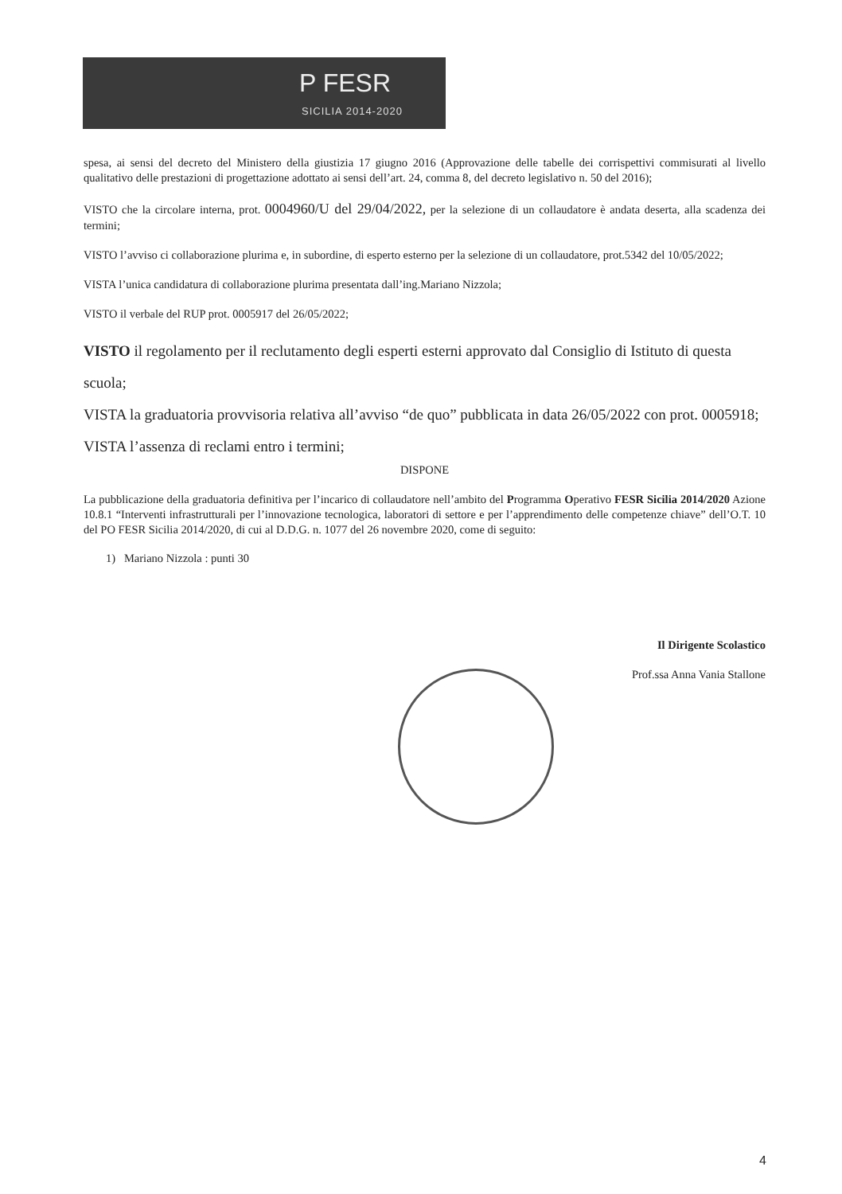P FESR
SICILIA 2014-2020
spesa, ai sensi del decreto del Ministero della giustizia 17 giugno 2016 (Approvazione delle tabelle dei corrispettivi commisurati al livello qualitativo delle prestazioni di progettazione adottato ai sensi dell’art. 24, comma 8, del decreto legislativo n. 50 del 2016);
VISTO che la circolare interna, prot. 0004960/U del 29/04/2022, per la selezione di un collaudatore è andata deserta, alla scadenza dei termini;
VISTO l’avviso ci collaborazione plurima e, in subordine, di esperto esterno per la selezione di un collaudatore, prot.5342 del 10/05/2022;
VISTA l’unica candidatura di collaborazione plurima presentata dall’ing.Mariano Nizzola;
VISTO il verbale del RUP prot. 0005917 del 26/05/2022;
VISTO il regolamento per il reclutamento degli esperti esterni approvato dal Consiglio di Istituto di questa scuola;
VISTA la graduatoria provvisoria relativa all’avviso “de quo” pubblicata in data 26/05/2022 con prot. 0005918;
VISTA l’assenza di reclami entro i termini;
DISPONE
La pubblicazione della graduatoria definitiva per l’incarico di collaudatore nell’ambito del Programma Operativo FESR Sicilia 2014/2020 Azione 10.8.1 “Interventi infrastrutturali per l’innovazione tecnologica, laboratori di settore e per l’apprendimento delle competenze chiave” dell’O.T. 10 del PO FESR Sicilia 2014/2020, di cui al D.D.G. n. 1077 del 26 novembre 2020, come di seguito:
1) Mariano Nizzola : punti 30
Il Dirigente Scolastico
Prof.ssa Anna Vania Stallone
4